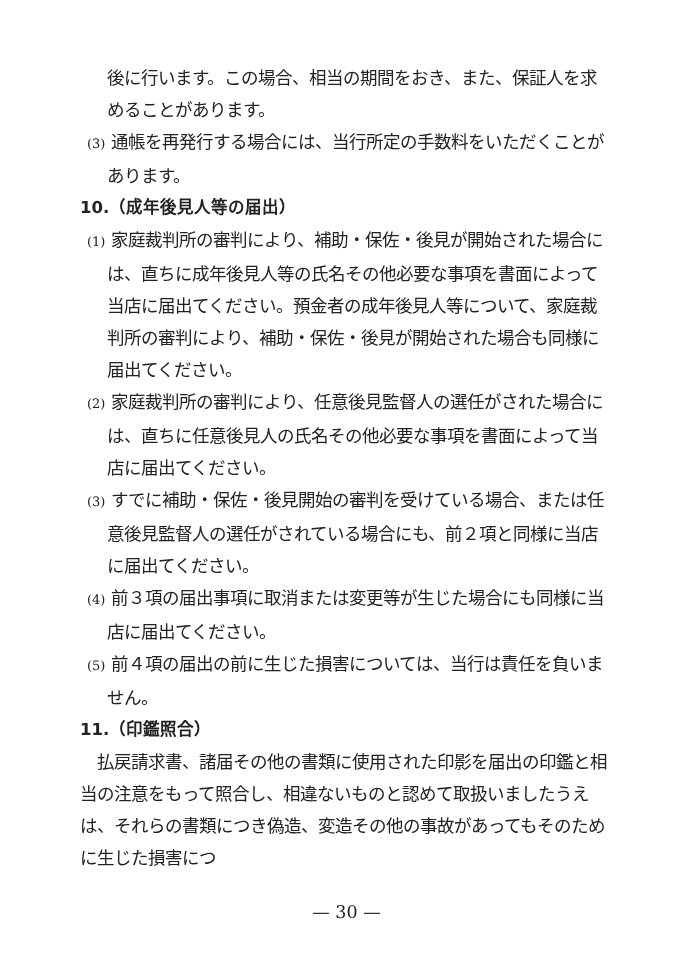後に行います。この場合、相当の期間をおき、また、保証人を求めることがあります。
(3) 通帳を再発行する場合には、当行所定の手数料をいただくことがあります。
10.（成年後見人等の届出）
(1) 家庭裁判所の審判により、補助・保佐・後見が開始された場合には、直ちに成年後見人等の氏名その他必要な事項を書面によって当店に届出てください。預金者の成年後見人等について、家庭裁判所の審判により、補助・保佐・後見が開始された場合も同様に届出てください。
(2) 家庭裁判所の審判により、任意後見監督人の選任がされた場合には、直ちに任意後見人の氏名その他必要な事項を書面によって当店に届出てください。
(3) すでに補助・保佐・後見開始の審判を受けている場合、または任意後見監督人の選任がされている場合にも、前２項と同様に当店に届出てください。
(4) 前３項の届出事項に取消または変更等が生じた場合にも同様に当店に届出てください。
(5) 前４項の届出の前に生じた損害については、当行は責任を負いません。
11.（印鑑照合）
払戻請求書、諸届その他の書類に使用された印影を届出の印鑑と相当の注意をもって照合し、相違ないものと認めて取扱いましたうえは、それらの書類につき偽造、変造その他の事故があってもそのために生じた損害につ
— 30 —